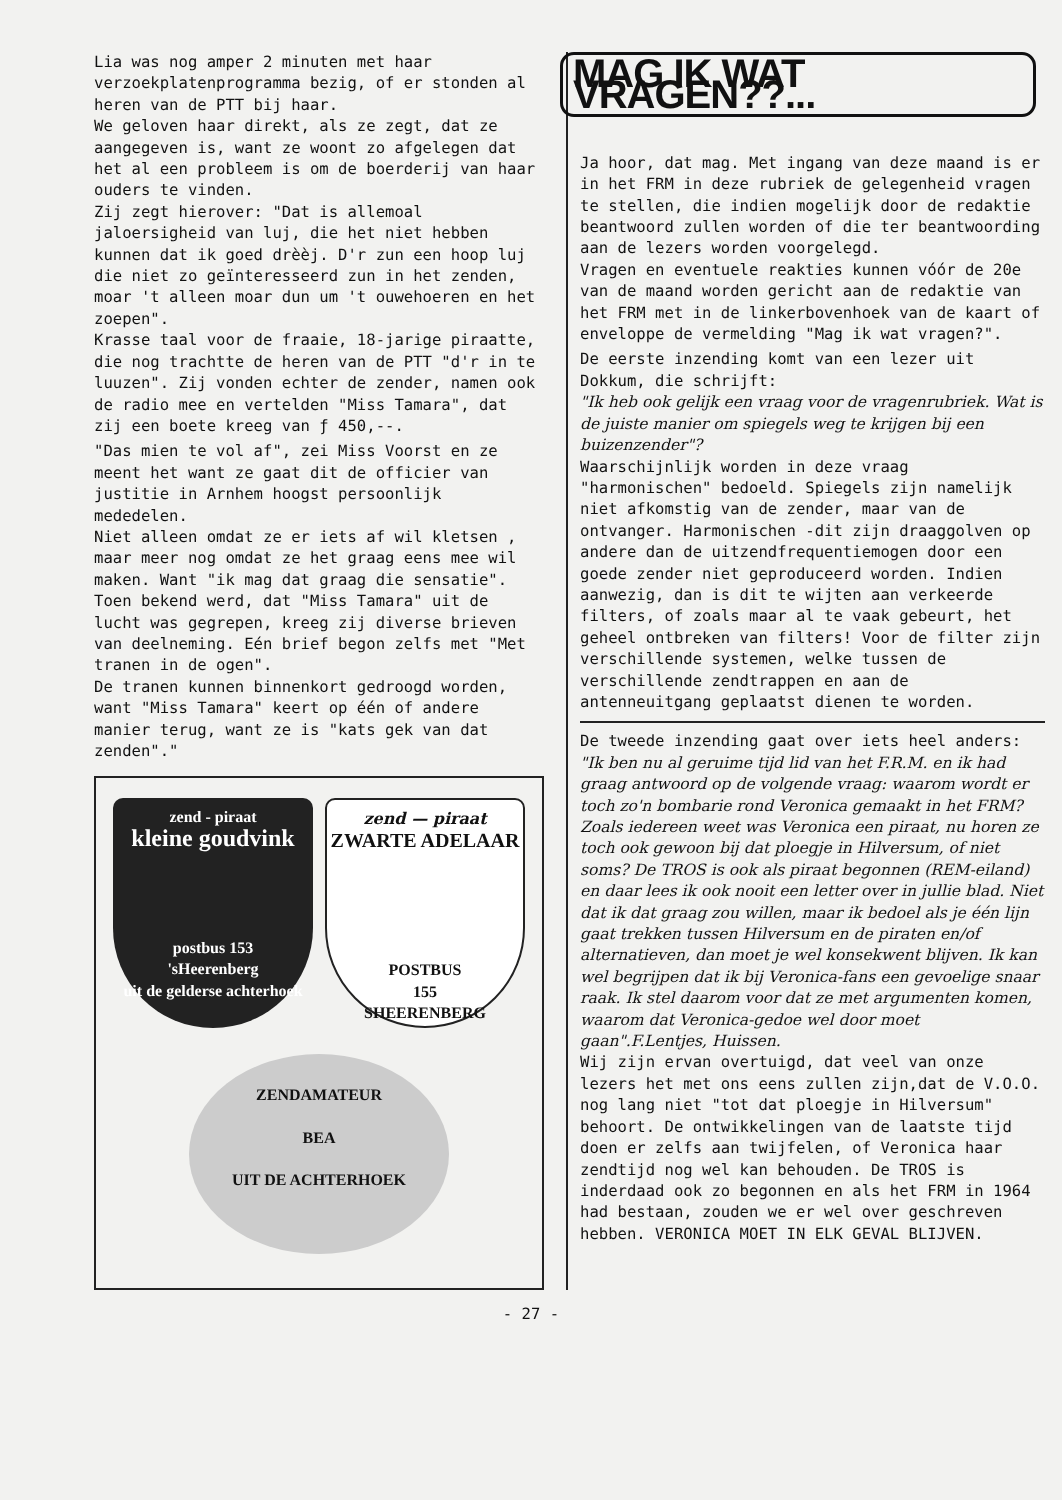Lia was nog amper 2 minuten met haar verzoekplatenprogramma bezig, of er stonden al heren van de PTT bij haar.
We geloven haar direkt, als ze zegt, dat ze aangegeven is, want ze woont zo afgelegen dat het al een probleem is om de boerderij van haar ouders te vinden.
Zij zegt hierover: "Dat is allemoal jaloersigheid van luj, die het niet hebben kunnen dat ik goed drèèj. D'r zun een hoop luj die niet zo geïnteresseerd zun in het zenden, moar 't alleen moar dun um 't ouwehoeren en het zoepen".
Krasse taal voor de fraaie, 18-jarige piraatte, die nog trachtte de heren van de PTT "d'r in te luuzen". Zij vonden echter de zender, namen ook de radio mee en vertelden "Miss Tamara", dat zij een boete kreeg van ƒ 450,--.
"Das mien te vol af", zei Miss Voorst en ze meent het want ze gaat dit de officier van justitie in Arnhem hoogst persoonlijk mededelen.
Niet alleen omdat ze er iets af wil kletsen , maar meer nog omdat ze het graag eens mee wil maken. Want "ik mag dat graag die sensatie".
Toen bekend werd, dat "Miss Tamara" uit de lucht was gegrepen, kreeg zij diverse brieven van deelneming. Eén brief begon zelfs met "Met tranen in de ogen".
De tranen kunnen binnenkort gedroogd worden, want "Miss Tamara" keert op één of andere manier terug, want ze is "kats gek van dat zenden"."
zend - piraat
kleine goudvink
postbus 153
'sHeerenberg
uit de gelderse achterhoek
zend — piraat
ZWARTE ADELAAR
POSTBUS
155
SHEERENBERG
ZENDAMATEUR
BEA
UIT DE ACHTERHOEK
MAG IK WAT VRAGEN??...
Ja hoor, dat mag. Met ingang van deze maand is er in het FRM in deze rubriek de gelegenheid vragen te stellen, die indien mogelijk door de redaktie beantwoord zullen worden of die ter beantwoording aan de lezers worden voorgelegd.
Vragen en eventuele reakties kunnen vóór de 20e van de maand worden gericht aan de redaktie van het FRM met in de linkerbovenhoek van de kaart of enveloppe de vermelding "Mag ik wat vragen?".
De eerste inzending komt van een lezer uit Dokkum, die schrijft:
"Ik heb ook gelijk een vraag voor de vragenrubriek. Wat is de juiste manier om spiegels weg te krijgen bij een buizenzender"?
Waarschijnlijk worden in deze vraag "harmonischen" bedoeld. Spiegels zijn namelijk niet afkomstig van de zender, maar van de ontvanger. Harmonischen -dit zijn draaggolven op andere dan de uitzendfrequentiemogen door een goede zender niet geproduceerd worden. Indien aanwezig, dan is dit te wijten aan verkeerde filters, of zoals maar al te vaak gebeurt, het geheel ontbreken van filters! Voor de filter zijn verschillende systemen, welke tussen de verschillende zendtrappen en aan de antenneuitgang geplaatst dienen te worden.
De tweede inzending gaat over iets heel anders:
"Ik ben nu al geruime tijd lid van het F.R.M. en ik had graag antwoord op de volgende vraag: waarom wordt er toch zo'n bombarie rond Veronica gemaakt in het FRM? Zoals iedereen weet was Veronica een piraat, nu horen ze toch ook gewoon bij dat ploegje in Hilversum, of niet soms? De TROS is ook als piraat begonnen (REM-eiland) en daar lees ik ook nooit een letter over in jullie blad. Niet dat ik dat graag zou willen, maar ik bedoel als je één lijn gaat trekken tussen Hilversum en de piraten en/of alternatieven, dan moet je wel konsekwent blijven. Ik kan wel begrijpen dat ik bij Veronica-fans een gevoelige snaar raak. Ik stel daarom voor dat ze met argumenten komen, waarom dat Veronica-gedoe wel door moet gaan".F.Lentjes, Huissen.
Wij zijn ervan overtuigd, dat veel van onze lezers het met ons eens zullen zijn,dat de V.O.O. nog lang niet "tot dat ploegje in Hilversum" behoort. De ontwikkelingen van de laatste tijd doen er zelfs aan twijfelen, of Veronica haar zendtijd nog wel kan behouden. De TROS is inderdaad ook zo begonnen en als het FRM in 1964 had bestaan, zouden we er wel over geschreven hebben. VERONICA MOET IN ELK GEVAL BLIJVEN.
- 27 -